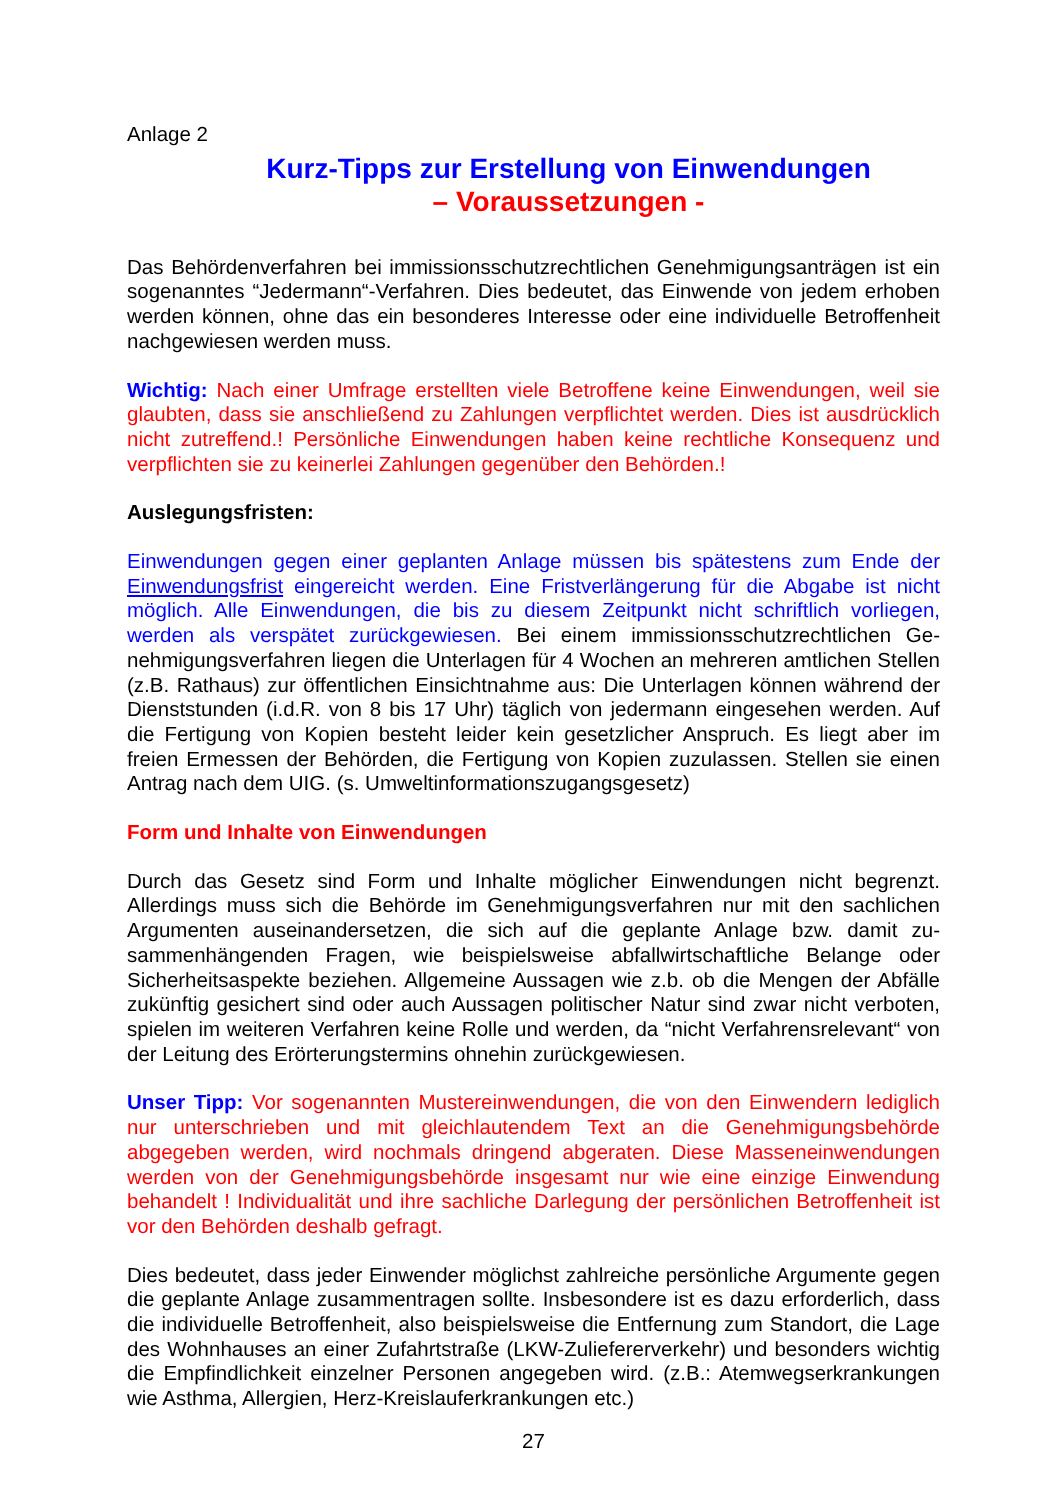Anlage 2
Kurz-Tipps zur Erstellung von Einwendungen
– Voraussetzungen -
Das Behördenverfahren bei immissionsschutzrechtlichen Genehmigungsanträgen ist ein sogenanntes “Jedermann“-Verfahren. Dies bedeutet, das Einwende von jedem erhoben werden können, ohne das ein besonderes Interesse oder eine individuelle Betroffenheit nachgewiesen werden muss.
Wichtig: Nach einer Umfrage erstellten viele Betroffene keine Einwendungen, weil sie glaubten, dass sie anschließend zu Zahlungen verpflichtet werden. Dies ist aus­drücklich nicht zutreffend.! Persönliche Einwendungen haben keine rechtliche Kon­sequenz und verpflichten sie zu keinerlei Zahlungen gegenüber den Behörden.!
Auslegungsfristen:
Einwendungen gegen einer geplanten Anlage müssen bis spätestens zum Ende der Einwendungsfrist eingereicht werden. Eine Fristverlängerung für die Abgabe ist nicht möglich. Alle Einwendungen, die bis zu diesem Zeitpunkt nicht schriftlich vorliegen, werden als verspätet zurückgewiesen. Bei einem immissionsschutzrechtlichen Ge­nehmigungsverfahren liegen die Unterlagen für 4 Wochen an mehreren amtlichen Stellen (z.B. Rathaus) zur öffentlichen Einsichtnahme aus: Die Unterlagen können während der Dienststunden (i.d.R. von 8 bis 17 Uhr) täglich von jedermann eingese­hen werden. Auf die Fertigung von Kopien besteht leider kein gesetzlicher Anspruch. Es liegt aber im freien Ermessen der Behörden, die Fertigung von Kopien zuzulas­sen. Stellen sie einen Antrag nach dem UIG. (s. Umweltinformationszugangsgesetz)
Form und Inhalte von Einwendungen
Durch das Gesetz sind Form und Inhalte möglicher Einwendungen nicht begrenzt. Allerdings muss sich die Behörde im Genehmigungsverfahren nur mit den sachlichen Argumenten auseinandersetzen, die sich auf die geplante Anlage bzw. damit zu­sammenhängenden Fragen, wie beispielsweise abfallwirtschaftliche Belange oder Sicherheitsaspekte beziehen. Allgemeine Aussagen wie z.b. ob die Mengen der Ab­fälle zukünftig gesichert sind oder auch Aussagen politischer Natur sind zwar nicht verboten, spielen im weiteren Verfahren keine Rolle und werden, da “nicht Verfah­rensrelevant“ von der Leitung des Erörterungstermins ohnehin zurückgewiesen.
Unser Tipp: Vor sogenannten Mustereinwendungen, die von den Einwendern ledig­lich nur unterschrieben und mit gleichlautendem Text an die Genehmigungsbehörde abgegeben werden, wird nochmals dringend abgeraten. Diese Masseneinwendun­gen werden von der Genehmigungsbehörde insgesamt nur wie eine einzige Einwen­dung behandelt ! Individualität und ihre sachliche Darlegung der persönlichen Betrof­fenheit ist vor den Behörden deshalb gefragt.
Dies bedeutet, dass jeder Einwender möglichst zahlreiche persönliche Argumente gegen die geplante Anlage zusammentragen sollte. Insbesondere ist es dazu erfor­derlich, dass die individuelle Betroffenheit, also beispielsweise die Entfernung zum Standort, die Lage des Wohnhauses an einer Zufahrtstraße (LKW-Zuliefererverkehr) und besonders wichtig die Empfindlichkeit einzelner Personen angegeben wird. (z.B.: Atemwegserkrankungen wie Asthma, Allergien, Herz-Kreislauferkrankungen etc.)
27